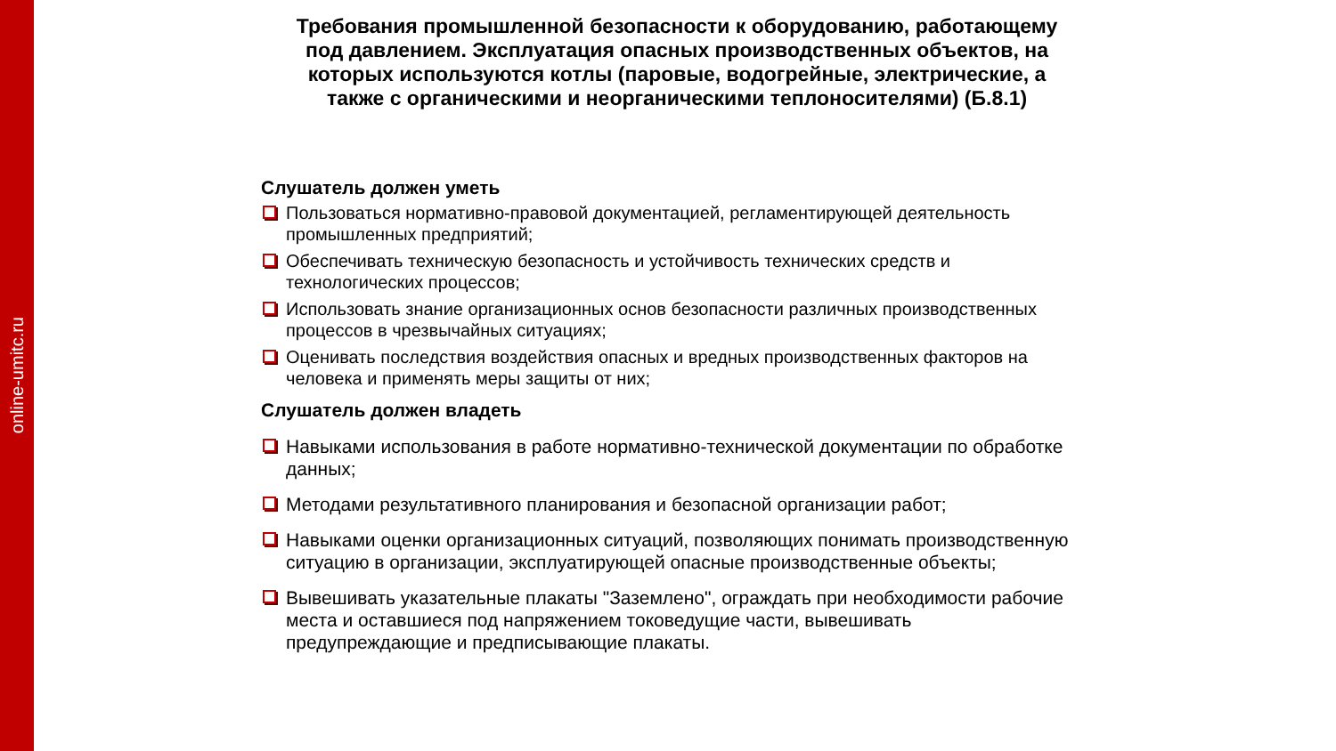online-umitc.ru
Требования промышленной безопасности к оборудованию, работающему под давлением. Эксплуатация опасных производственных объектов, на которых используются котлы (паровые, водогрейные, электрические, а также с органическими и неорганическими теплоносителями) (Б.8.1)
Слушатель должен уметь
Пользоваться нормативно-правовой документацией, регламентирующей деятельность промышленных предприятий;
Обеспечивать техническую безопасность и устойчивость технических средств и технологических процессов;
Использовать знание организационных основ безопасности различных производственных процессов в чрезвычайных ситуациях;
Оценивать последствия воздействия опасных и вредных производственных факторов на человека и применять меры защиты от них;
Слушатель должен владеть
Навыками использования в работе нормативно-технической документации по обработке данных;
Методами результативного планирования и безопасной организации работ;
Навыками оценки организационных ситуаций, позволяющих понимать производственную ситуацию в организации, эксплуатирующей опасные производственные объекты;
Вывешивать указательные плакаты "Заземлено", ограждать при необходимости рабочие места и оставшиеся под напряжением токоведущие части, вывешивать предупреждающие и предписывающие плакаты.